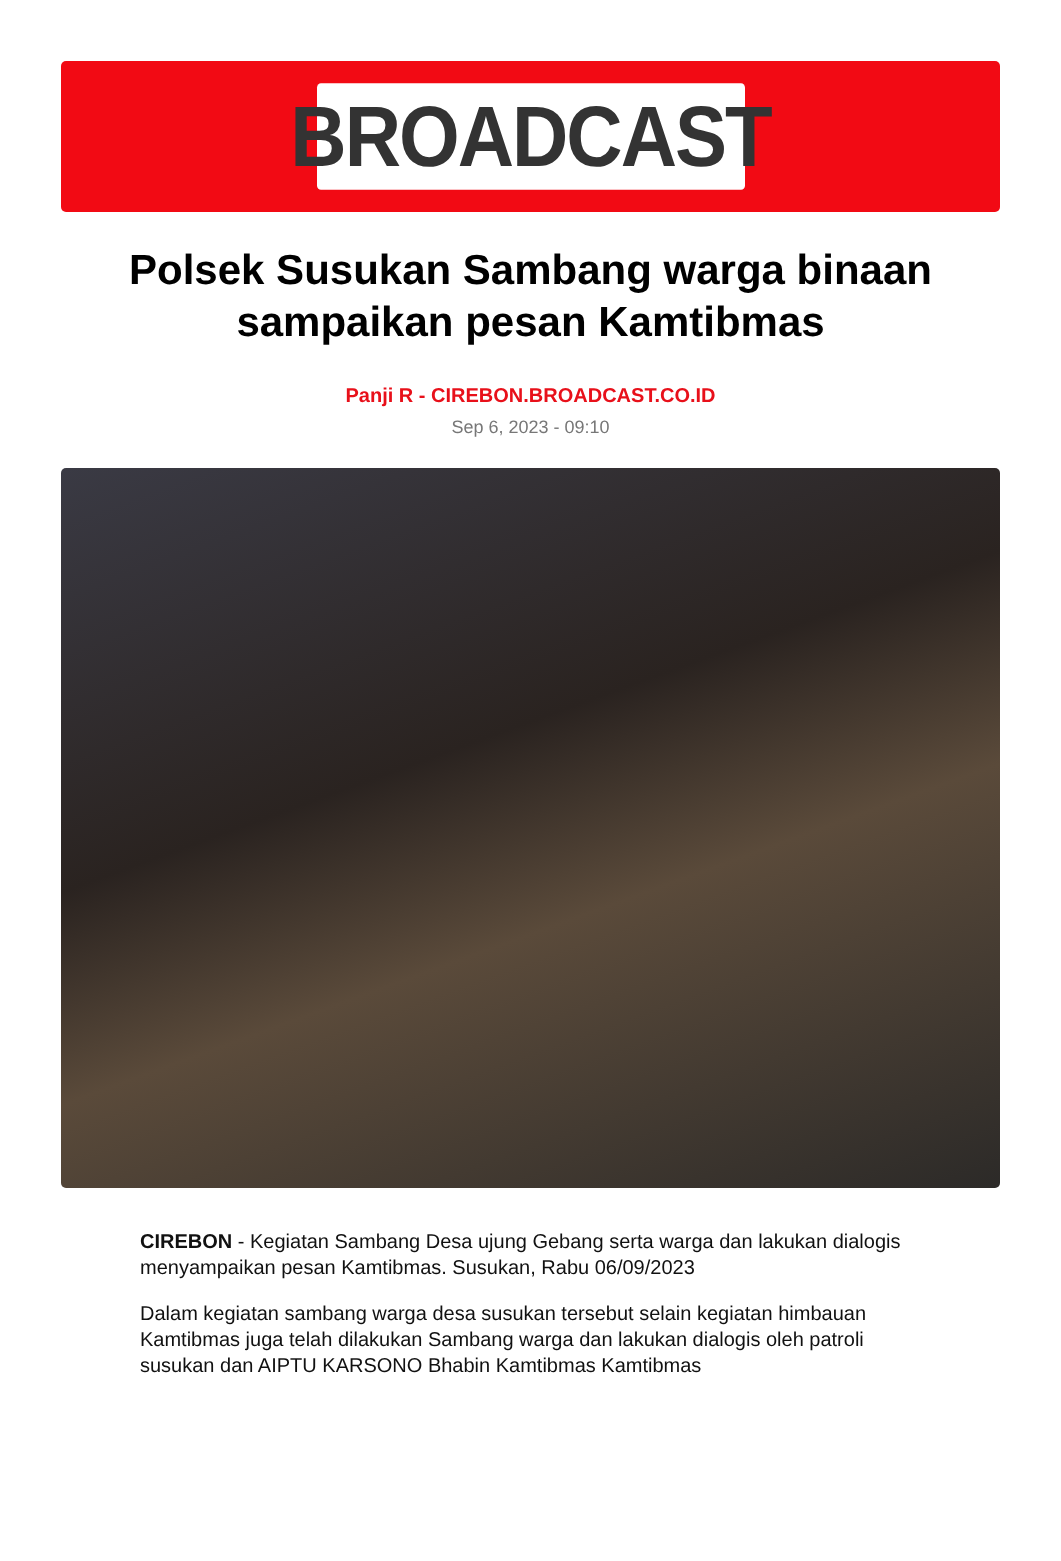BROADCAST
Polsek Susukan Sambang warga binaan sampaikan pesan Kamtibmas
Panji R - CIREBON.BROADCAST.CO.ID
Sep 6, 2023 - 09:10
CIREBON - Kegiatan Sambang Desa ujung Gebang serta warga dan lakukan dialogis menyampaikan pesan Kamtibmas. Susukan, Rabu 06/09/2023
Dalam kegiatan sambang warga desa susukan tersebut selain kegiatan himbauan Kamtibmas juga telah dilakukan Sambang warga dan lakukan dialogis oleh patroli susukan dan AIPTU KARSONO Bhabin Kamtibmas Kamtibmas